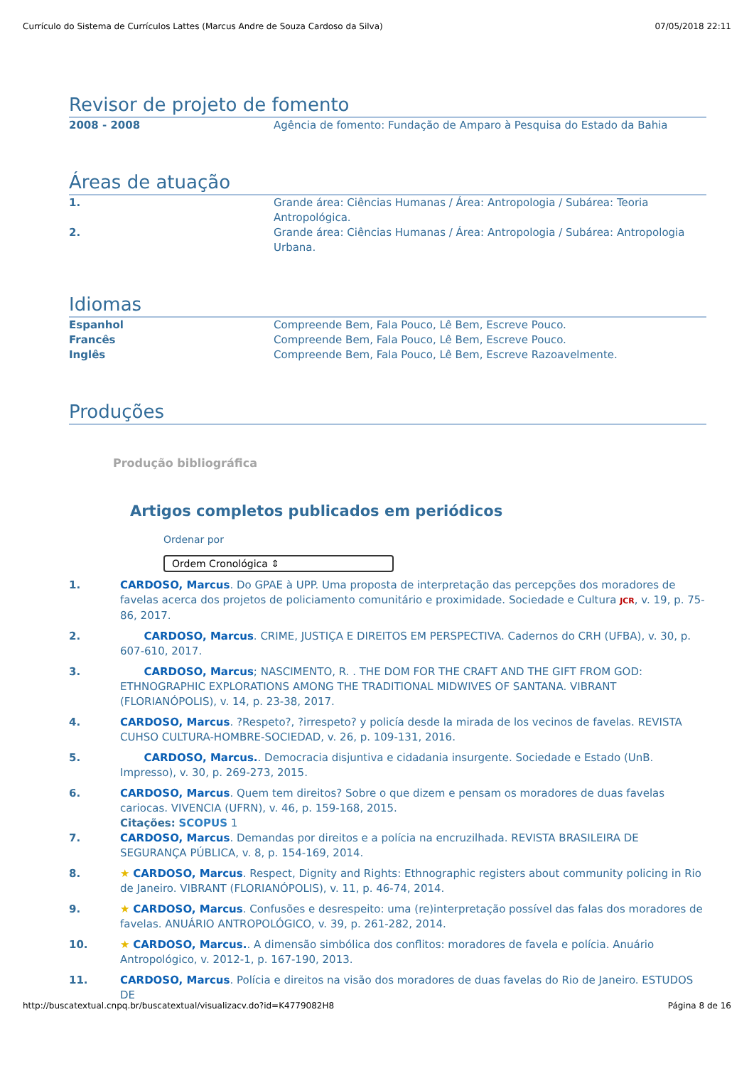Currículo do Sistema de Currículos Lattes (Marcus Andre de Souza Cardoso da Silva) 07/05/2018 22:11
Revisor de projeto de fomento
2008 - 2008 Agência de fomento: Fundação de Amparo à Pesquisa do Estado da Bahia
Áreas de atuação
1. Grande área: Ciências Humanas / Área: Antropologia / Subárea: Teoria Antropológica.
2. Grande área: Ciências Humanas / Área: Antropologia / Subárea: Antropologia Urbana.
Idiomas
Espanhol Compreende Bem, Fala Pouco, Lê Bem, Escreve Pouco.
Francês Compreende Bem, Fala Pouco, Lê Bem, Escreve Pouco.
Inglês Compreende Bem, Fala Pouco, Lê Bem, Escreve Razoavelmente.
Produções
Produção bibliográfica
Artigos completos publicados em periódicos
Ordenar por
Ordem Cronológica ⇕
1. CARDOSO, Marcus. Do GPAE à UPP. Uma proposta de interpretação das percepções dos moradores de favelas acerca dos projetos de policiamento comunitário e proximidade. Sociedade e Cultura JCR, v. 19, p. 75-86, 2017.
2. CARDOSO, Marcus. CRIME, JUSTIÇA E DIREITOS EM PERSPECTIVA. Cadernos do CRH (UFBA), v. 30, p. 607-610, 2017.
3. CARDOSO, Marcus; NASCIMENTO, R. . THE DOM FOR THE CRAFT AND THE GIFT FROM GOD: ETHNOGRAPHIC EXPLORATIONS AMONG THE TRADITIONAL MIDWIVES OF SANTANA. VIBRANT (FLORIANÓPOLIS), v. 14, p. 23-38, 2017.
4. CARDOSO, Marcus. ?Respeto?, ?irrespeto? y policía desde la mirada de los vecinos de favelas. REVISTA CUHSO CULTURA-HOMBRE-SOCIEDAD, v. 26, p. 109-131, 2016.
5. CARDOSO, Marcus.. Democracia disjuntiva e cidadania insurgente. Sociedade e Estado (UnB. Impresso), v. 30, p. 269-273, 2015.
6. CARDOSO, Marcus. Quem tem direitos? Sobre o que dizem e pensam os moradores de duas favelas cariocas. VIVENCIA (UFRN), v. 46, p. 159-168, 2015.
Citações: SCOPUS 1
7. CARDOSO, Marcus. Demandas por direitos e a polícia na encruzilhada. REVISTA BRASILEIRA DE SEGURANÇA PÚBLICA, v. 8, p. 154-169, 2014.
8. ★ CARDOSO, Marcus. Respect, Dignity and Rights: Ethnographic registers about community policing in Rio de Janeiro. VIBRANT (FLORIANÓPOLIS), v. 11, p. 46-74, 2014.
9. ★ CARDOSO, Marcus. Confusões e desrespeito: uma (re)interpretação possível das falas dos moradores de favelas. ANUÁRIO ANTROPOLÓGICO, v. 39, p. 261-282, 2014.
10. ★ CARDOSO, Marcus.. A dimensão simbólica dos conflitos: moradores de favela e polícia. Anuário Antropológico, v. 2012-1, p. 167-190, 2013.
11. CARDOSO, Marcus. Polícia e direitos na visão dos moradores de duas favelas do Rio de Janeiro. ESTUDOS DE
http://buscatextual.cnpq.br/buscatextual/visualizacv.do?id=K4779082H8 Página 8 de 16